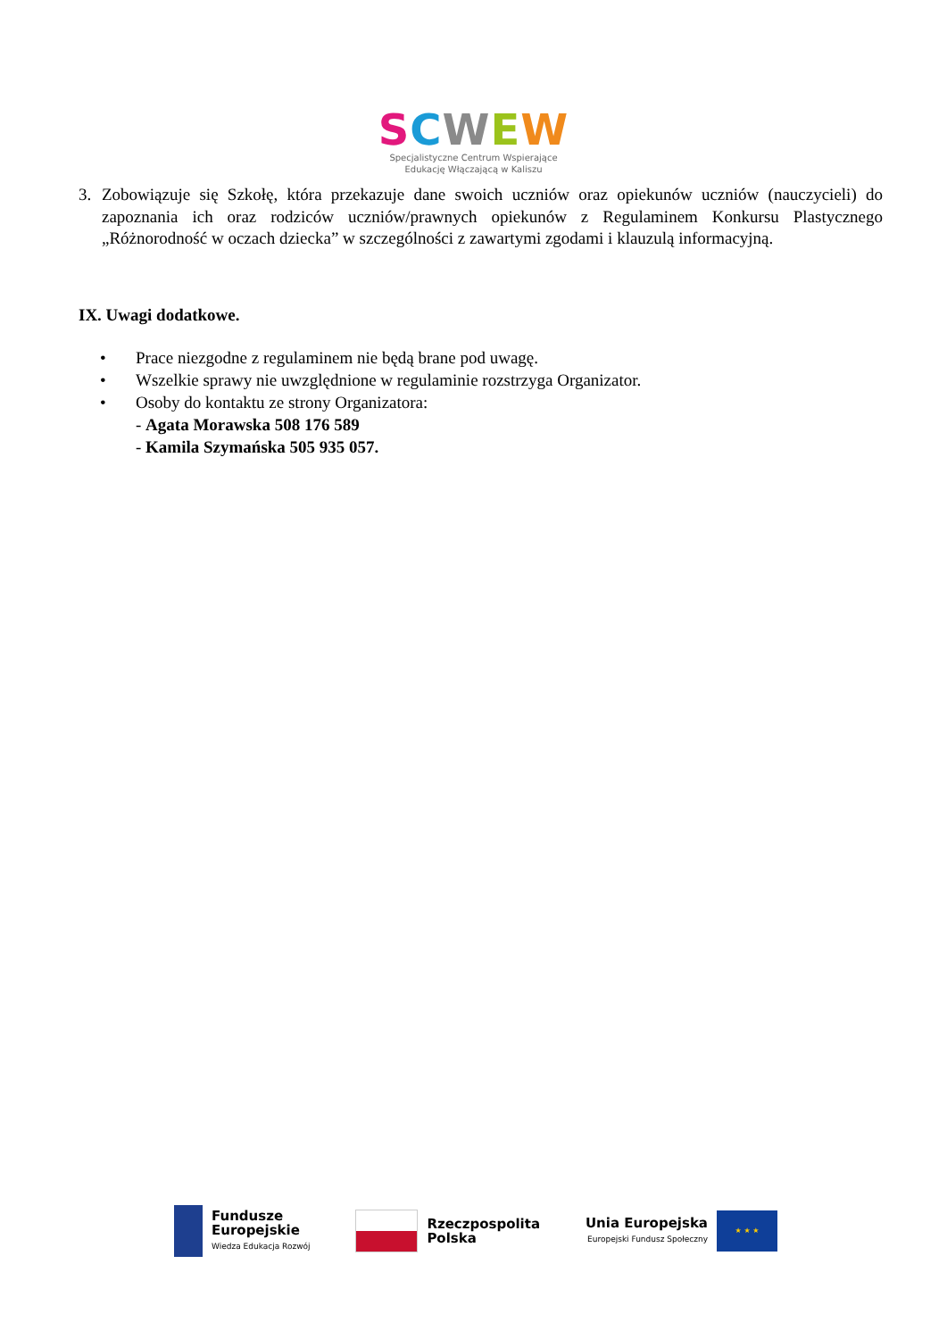SCWEW
Specjalistyczne Centrum Wspierające
Edukację Włączającą w Kaliszu
3. Zobowiązuje się Szkołę, która przekazuje dane swoich uczniów oraz opiekunów uczniów (nauczycieli) do zapoznania ich oraz rodziców uczniów/prawnych opiekunów z Regulaminem Konkursu Plastycznego „Różnorodność w oczach dziecka” w szczególności z zawartymi zgodami i klauzulą informacyjną.
IX. Uwagi dodatkowe.
• Prace niezgodne z regulaminem nie będą brane pod uwagę.
• Wszelkie sprawy nie uwzględnione w regulaminie rozstrzyga Organizator.
• Osoby do kontaktu ze strony Organizatora:
- Agata Morawska 508 176 589
- Kamila Szymańska 505 935 057.
Fundusze
Europejskie
Wiedza Edukacja Rozwój
Rzeczpospolita
Polska
Unia Europejska
Europejski Fundusz Społeczny
★ ★ ★